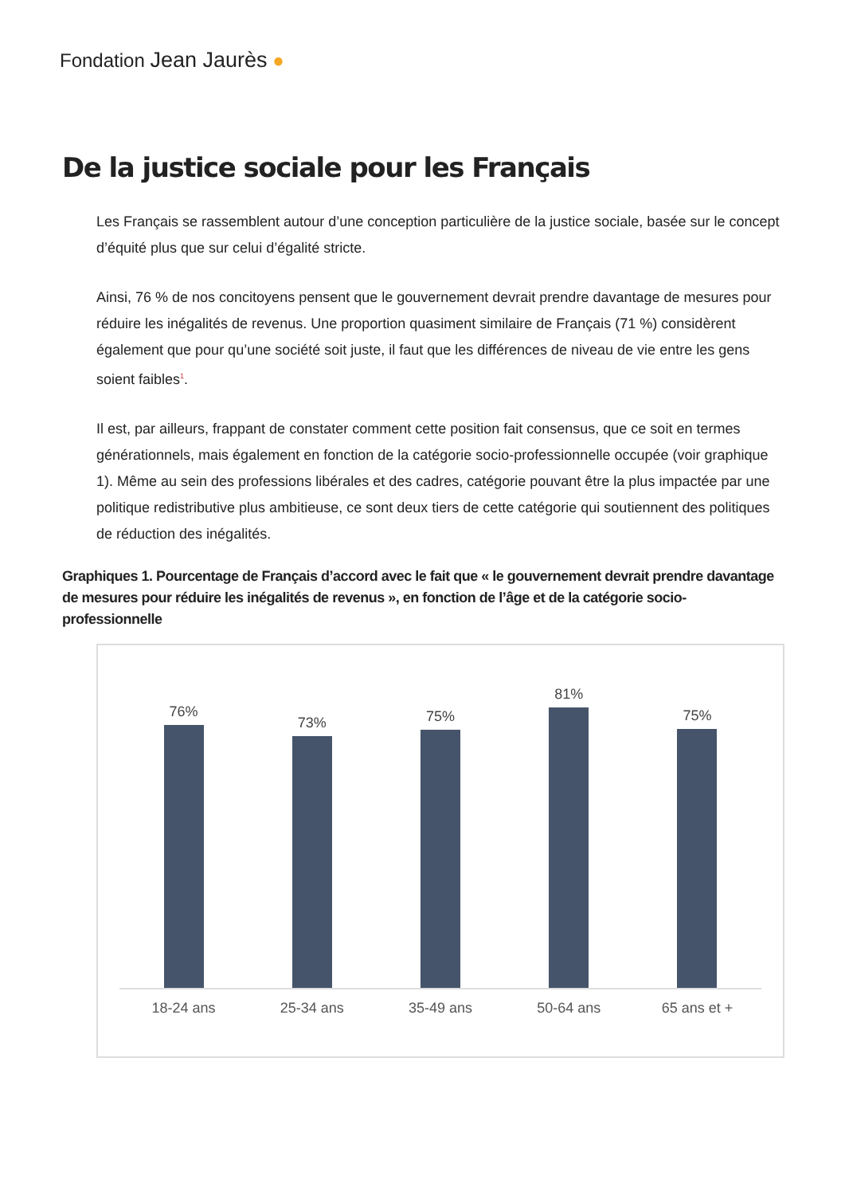Fondation Jean Jaurès ●
De la justice sociale pour les Français
Les Français se rassemblent autour d’une conception particulière de la justice sociale, basée sur le concept d’équité plus que sur celui d’égalité stricte.
Ainsi, 76 % de nos concitoyens pensent que le gouvernement devrait prendre davantage de mesures pour réduire les inégalités de revenus. Une proportion quasiment similaire de Français (71 %) considèrent également que pour qu’une société soit juste, il faut que les différences de niveau de vie entre les gens soient faibles<sup>1</sup>.
Il est, par ailleurs, frappant de constater comment cette position fait consensus, que ce soit en termes générationnels, mais également en fonction de la catégorie socio-professionnelle occupée (voir graphique 1). Même au sein des professions libérales et des cadres, catégorie pouvant être la plus impactée par une politique redistributive plus ambitieuse, ce sont deux tiers de cette catégorie qui soutiennent des politiques de réduction des inégalités.
Graphiques 1. Pourcentage de Français d’accord avec le fait que « le gouvernement devrait prendre davantage de mesures pour réduire les inégalités de revenus », en fonction de l’âge et de la catégorie socio-professionnelle
76% 73% 75% 81% 75%
18-24 ans 25-34 ans 35-49 ans 50-64 ans 65 ans et +